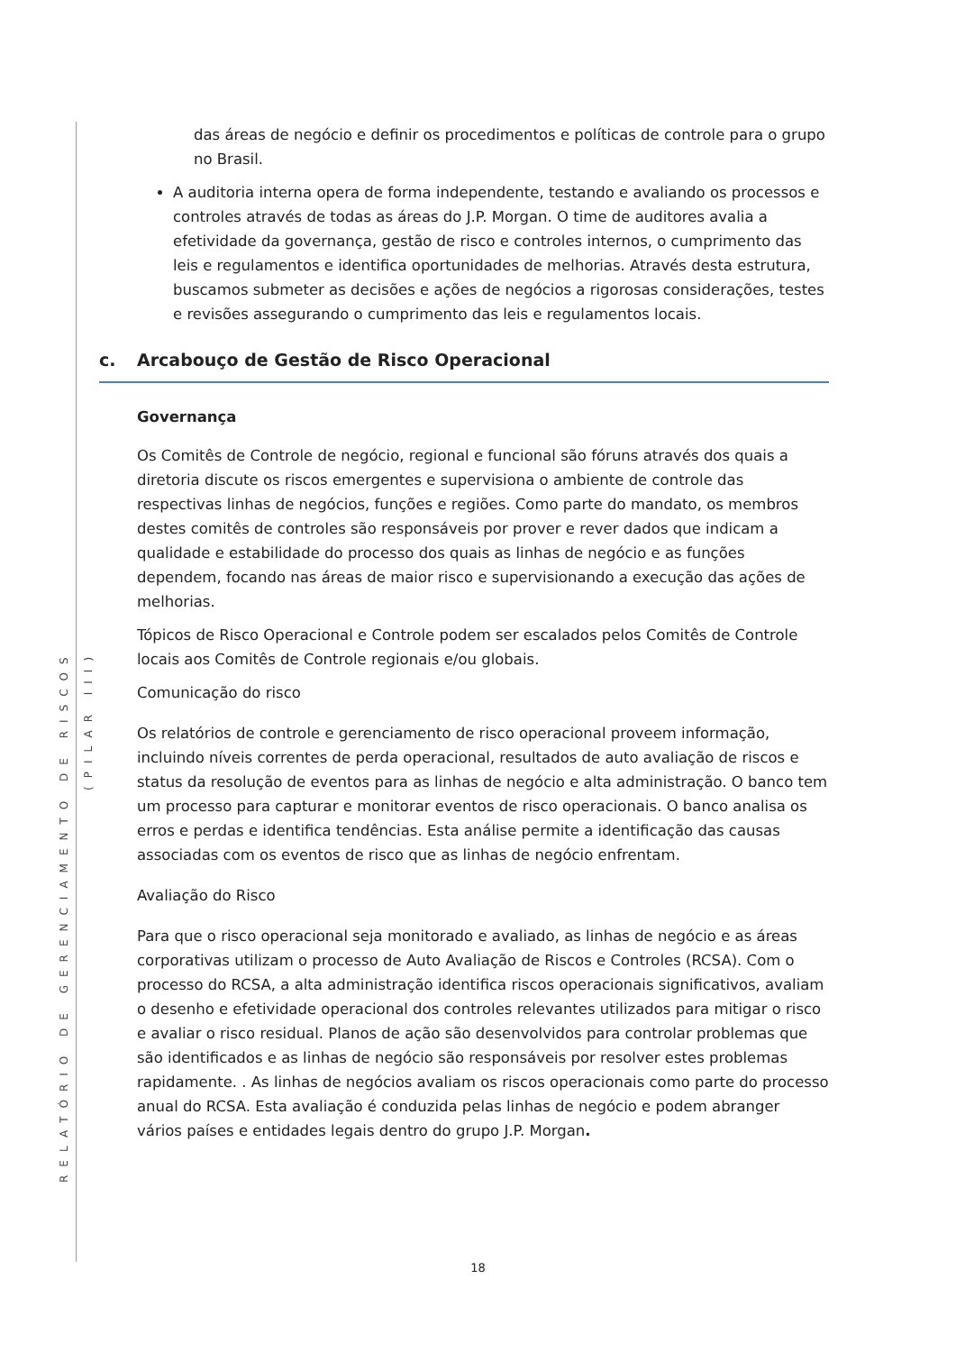RELATÓRIO DE GERENCIAMENTO DE RISCOS (PILAR III)
das áreas de negócio e definir os procedimentos e políticas de controle para o grupo no Brasil.
A auditoria interna opera de forma independente, testando e avaliando os processos e controles através de todas as áreas do J.P. Morgan. O time de auditores avalia a efetividade da governança, gestão de risco e controles internos, o cumprimento das leis e regulamentos e identifica oportunidades de melhorias. Através desta estrutura, buscamos submeter as decisões e ações de negócios a rigorosas considerações, testes e revisões assegurando o cumprimento das leis e regulamentos locais.
c. Arcabouço de Gestão de Risco Operacional
Governança
Os Comitês de Controle de negócio, regional e funcional são fóruns através dos quais a diretoria discute os riscos emergentes e supervisiona o ambiente de controle das respectivas linhas de negócios, funções e regiões. Como parte do mandato, os membros destes comitês de controles são responsáveis por prover e rever dados que indicam a qualidade e estabilidade do processo dos quais as linhas de negócio e as funções dependem, focando nas áreas de maior risco e supervisionando a execução das ações de melhorias.
Tópicos de Risco Operacional e Controle podem ser escalados pelos Comitês de Controle locais aos Comitês de Controle regionais e/ou globais.
Comunicação do risco
Os relatórios de controle e gerenciamento de risco operacional proveem informação, incluindo níveis correntes de perda operacional, resultados de auto avaliação de riscos e status da resolução de eventos para as linhas de negócio e alta administração. O banco tem um processo para capturar e monitorar eventos de risco operacionais. O banco analisa os erros e perdas e identifica tendências. Esta análise permite a identificação das causas associadas com os eventos de risco que as linhas de negócio enfrentam.
Avaliação do Risco
Para que o risco operacional seja monitorado e avaliado, as linhas de negócio e as áreas corporativas utilizam o processo de Auto Avaliação de Riscos e Controles (RCSA). Com o processo do RCSA, a alta administração identifica riscos operacionais significativos, avaliam o desenho e efetividade operacional dos controles relevantes utilizados para mitigar o risco e avaliar o risco residual. Planos de ação são desenvolvidos para controlar problemas que são identificados e as linhas de negócio são responsáveis por resolver estes problemas rapidamente. . As linhas de negócios avaliam os riscos operacionais como parte do processo anual do RCSA. Esta avaliação é conduzida pelas linhas de negócio e podem abranger vários países e entidades legais dentro do grupo J.P. Morgan.
18